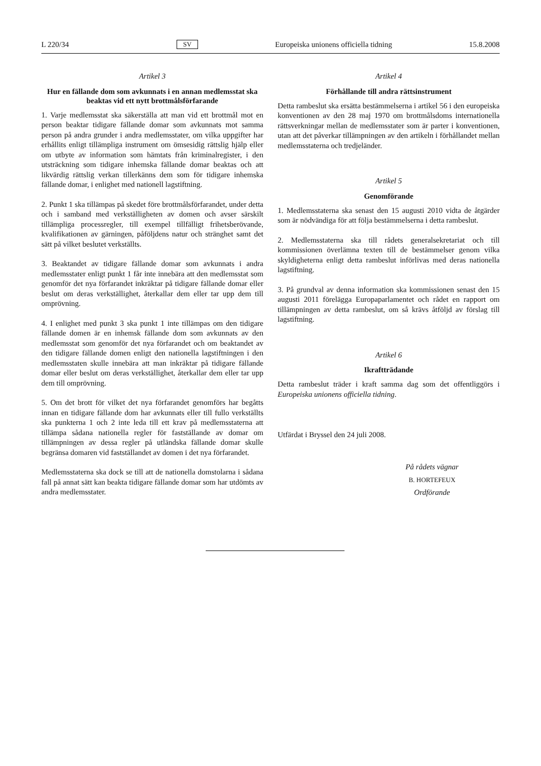L 220/34 SV Europeiska unionens officiella tidning 15.8.2008
Artikel 3
Hur en fällande dom som avkunnats i en annan medlemsstat ska beaktas vid ett nytt brottmålsförfarande
1. Varje medlemsstat ska säkerställa att man vid ett brottmål mot en person beaktar tidigare fällande domar som avkunnats mot samma person på andra grunder i andra medlemsstater, om vilka uppgifter har erhållits enligt tillämpliga instrument om ömsesidig rättslig hjälp eller om utbyte av information som hämtats från kriminalregister, i den utsträckning som tidigare inhemska fällande domar beaktas och att likvärdig rättslig verkan tillerkänns dem som för tidigare inhemska fällande domar, i enlighet med nationell lagstiftning.
2. Punkt 1 ska tillämpas på skedet före brottmålsförfarandet, under detta och i samband med verkställigheten av domen och avser särskilt tillämpliga processregler, till exempel tillfälligt frihetsberövande, kvalifikationen av gärningen, påföljdens natur och stränghet samt det sätt på vilket beslutet verkställts.
3. Beaktandet av tidigare fällande domar som avkunnats i andra medlemsstater enligt punkt 1 får inte innebära att den medlemsstat som genomför det nya förfarandet inkräktar på tidigare fällande domar eller beslut om deras verkställighet, återkallar dem eller tar upp dem till omprövning.
4. I enlighet med punkt 3 ska punkt 1 inte tillämpas om den tidigare fällande domen är en inhemsk fällande dom som avkunnats av den medlemsstat som genomför det nya förfarandet och om beaktandet av den tidigare fällande domen enligt den nationella lagstiftningen i den medlemsstaten skulle innebära att man inkräktar på tidigare fällande domar eller beslut om deras verkställighet, återkallar dem eller tar upp dem till omprövning.
5. Om det brott för vilket det nya förfarandet genomförs har begåtts innan en tidigare fällande dom har avkunnats eller till fullo verkställts ska punkterna 1 och 2 inte leda till ett krav på medlemsstaterna att tillämpa sådana nationella regler för fastställande av domar om tillämpningen av dessa regler på utländska fällande domar skulle begränsa domaren vid fastställandet av domen i det nya förfarandet.
Medlemsstaterna ska dock se till att de nationella domstolarna i sådana fall på annat sätt kan beakta tidigare fällande domar som har utdömts av andra medlemsstater.
Artikel 4
Förhållande till andra rättsinstrument
Detta rambeslut ska ersätta bestämmelserna i artikel 56 i den europeiska konventionen av den 28 maj 1970 om brottmålsdoms internationella rättsverkningar mellan de medlemsstater som är parter i konventionen, utan att det påverkar tillämpningen av den artikeln i förhållandet mellan medlemsstaterna och tredjeländer.
Artikel 5
Genomförande
1. Medlemsstaterna ska senast den 15 augusti 2010 vidta de åtgärder som är nödvändiga för att följa bestämmelserna i detta rambeslut.
2. Medlemsstaterna ska till rådets generalsekretariat och till kommissionen överlämna texten till de bestämmelser genom vilka skyldigheterna enligt detta rambeslut införlivas med deras nationella lagstiftning.
3. På grundval av denna information ska kommissionen senast den 15 augusti 2011 förelägga Europaparlamentet och rådet en rapport om tillämpningen av detta rambeslut, om så krävs åtföljd av förslag till lagstiftning.
Artikel 6
Ikraftträdande
Detta rambeslut träder i kraft samma dag som det offentliggörs i Europeiska unionens officiella tidning.
Utfärdat i Bryssel den 24 juli 2008.
På rådets vägnar
B. HORTEFEUX
Ordförande